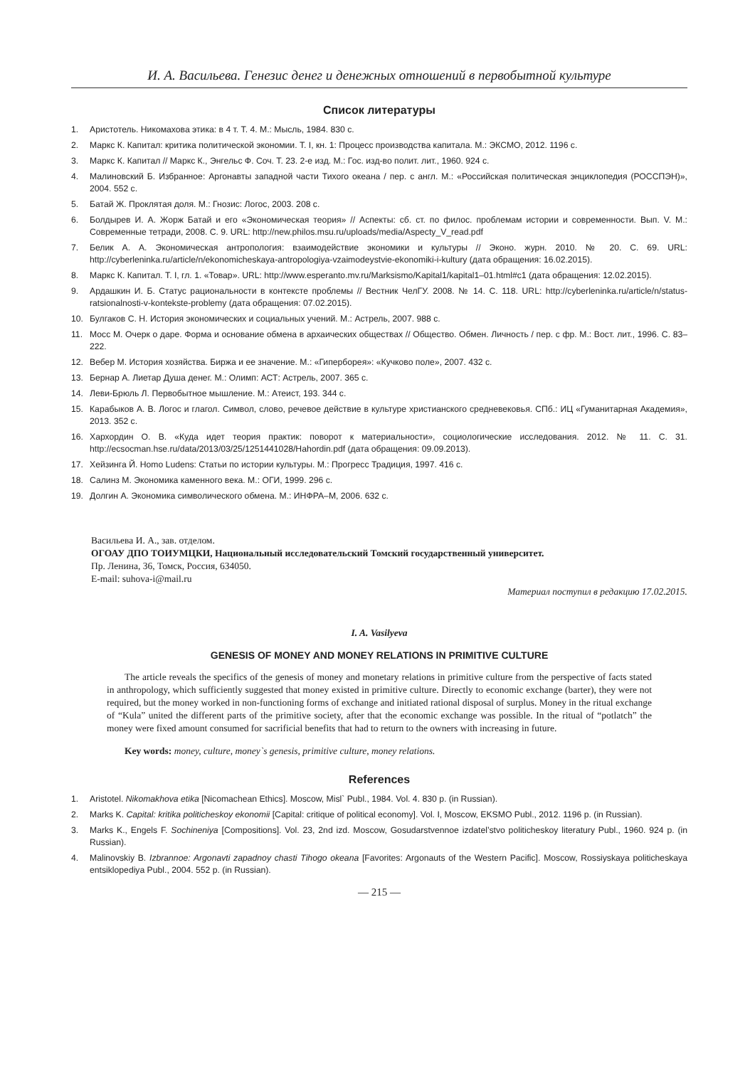И. А. Васильева. Генезис денег и денежных отношений в первобытной культуре
Список литературы
1. Аристотель. Никомахова этика: в 4 т. Т. 4. М.: Мысль, 1984. 830 с.
2. Маркс К. Капитал: критика политической экономии. Т. I, кн. 1: Процесс производства капитала. М.: ЭКСМО, 2012. 1196 с.
3. Маркс К. Капитал // Маркс К., Энгельс Ф. Соч. Т. 23. 2-е изд. М.: Гос. изд-во полит. лит., 1960. 924 с.
4. Малиновский Б. Избранное: Аргонавты западной части Тихого океана / пер. с англ. М.: «Российская политическая энциклопедия (РОССПЭН)», 2004. 552 с.
5. Батай Ж. Проклятая доля. М.: Гнозис: Логос, 2003. 208 с.
6. Болдырев И. А. Жорж Батай и его «Экономическая теория» // Аспекты: сб. ст. по филос. проблемам истории и современности. Вып. V. М.: Современные тетради, 2008. С. 9. URL: http://new.philos.msu.ru/uploads/media/Aspecty_V_read.pdf
7. Белик А. А. Экономическая антропология: взаимодействие экономики и культуры // Эконо. журн. 2010. № 20. С. 69. URL: http://cyberleninka.ru/article/n/ekonomicheskaya-antropologiya-vzaimodeystvie-ekonomiki-i-kultury (дата обращения: 16.02.2015).
8. Маркс К. Капитал. Т. I, гл. 1. «Товар». URL: http://www.esperanto.mv.ru/Marksismo/Kapital1/kapital1–01.html#c1 (дата обращения: 12.02.2015).
9. Ардашкин И. Б. Статус рациональности в контексте проблемы // Вестник ЧелГУ. 2008. № 14. С. 118. URL: http://cyberleninka.ru/article/n/status-ratsionalnosti-v-kontekste-problemy (дата обращения: 07.02.2015).
10. Булгаков С. Н. История экономических и социальных учений. М.: Астрель, 2007. 988 с.
11. Мосс М. Очерк о даре. Форма и основание обмена в архаических обществах // Общество. Обмен. Личность / пер. с фр. М.: Вост. лит., 1996. С. 83–222.
12. Вебер М. История хозяйства. Биржа и ее значение. М.: «Гиперборея»: «Кучково поле», 2007. 432 с.
13. Бернар А. Лиетар Душа денег. М.: Олимп: АСТ: Астрель, 2007. 365 с.
14. Леви-Брюль Л. Первобытное мышление. М.: Атеист, 193. 344 с.
15. Карабыков А. В. Логос и глагол. Символ, слово, речевое действие в культуре христианского средневековья. СПб.: ИЦ «Гуманитарная Академия», 2013. 352 с.
16. Хархордин О. В. «Куда идет теория практик: поворот к материальности», социологические исследования. 2012. № 11. С. 31. http://ecsocman.hse.ru/data/2013/03/25/1251441028/Hahordin.pdf (дата обращения: 09.09.2013).
17. Хейзинга Й. Homo Ludens: Статьи по истории культуры. М.: Прогресс Традиция, 1997. 416 с.
18. Салинз М. Экономика каменного века. М.: ОГИ, 1999. 296 с.
19. Долгин А. Экономика символического обмена. М.: ИНФРА–М, 2006. 632 с.
Васильева И. А., зав. отделом.
ОГОАУ ДПО ТОИУМЦКИ, Национальный исследовательский Томский государственный университет.
Пр. Ленина, 36, Томск, Россия, 634050.
E-mail: suhova-i@mail.ru
Материал поступил в редакцию 17.02.2015.
I. A. Vasilyeva
GENESIS OF MONEY AND MONEY RELATIONS IN PRIMITIVE CULTURE
The article reveals the specifics of the genesis of money and monetary relations in primitive culture from the perspective of facts stated in anthropology, which sufficiently suggested that money existed in primitive culture. Directly to economic exchange (barter), they were not required, but the money worked in non-functioning forms of exchange and initiated rational disposal of surplus. Money in the ritual exchange of “Kula” united the different parts of the primitive society, after that the economic exchange was possible. In the ritual of “potlatch” the money were fixed amount consumed for sacrificial benefits that had to return to the owners with increasing in future.
Key words: money, culture, money`s genesis, primitive culture, money relations.
References
1. Aristotel. Nikomakhova etika [Nicomachean Ethics]. Moscow, Misl` Publ., 1984. Vol. 4. 830 p. (in Russian).
2. Marks K. Capital: kritika politicheskoy ekonomii [Capital: critique of political economy]. Vol. I, Moscow, EKSMO Publ., 2012. 1196 p. (in Russian).
3. Marks K., Engels F. Sochineniya [Compositions]. Vol. 23, 2nd izd. Moscow, Gosudarstvennoe izdatel’stvo politicheskoy literatury Publ., 1960. 924 p. (in Russian).
4. Malinovskiy B. Izbrannoe: Argonavti zapadnoy chasti Tihogo okeana [Favorites: Argonauts of the Western Pacific]. Moscow, Rossiyskaya politicheskaya entsiklopediya Publ., 2004. 552 p. (in Russian).
— 215 —